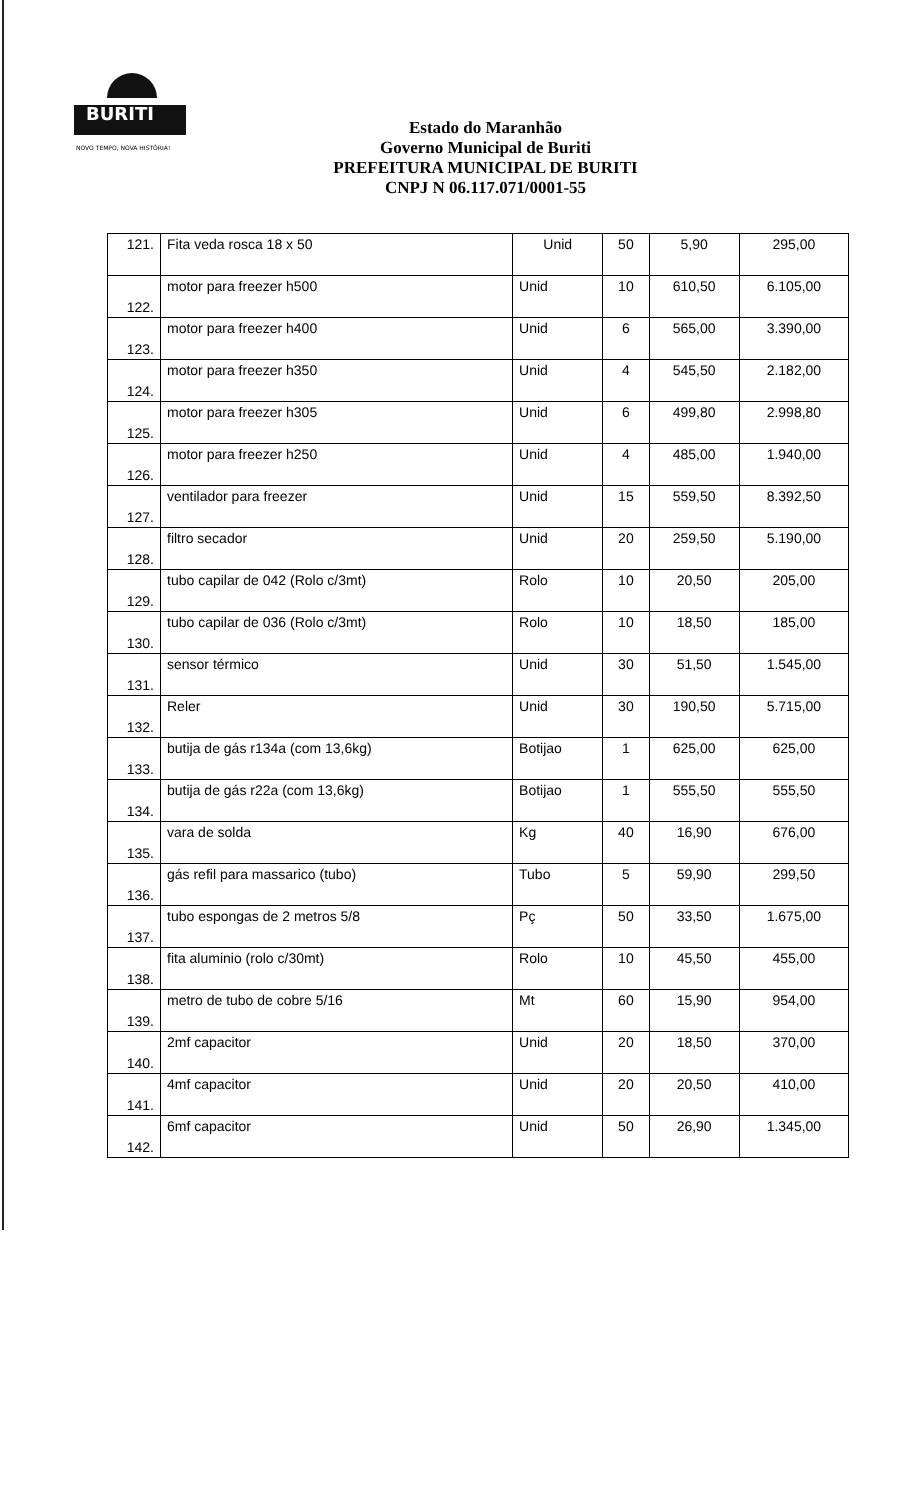BURITI
NOVO TEMPO, NOVA HISTÓRIA!
Estado do Maranhão
Governo Municipal de Buriti
PREFEITURA MUNICIPAL DE BURITI
CNPJ N 06.117.071/0001-55
| 121. | Fita veda rosca 18 x 50 | Unid | 50 | 5,90 | 295,00 |
| 122. | motor para freezer h500 | Unid | 10 | 610,50 | 6.105,00 |
| 123. | motor para freezer h400 | Unid | 6 | 565,00 | 3.390,00 |
| 124. | motor para freezer h350 | Unid | 4 | 545,50 | 2.182,00 |
| 125. | motor para freezer h305 | Unid | 6 | 499,80 | 2.998,80 |
| 126. | motor para freezer h250 | Unid | 4 | 485,00 | 1.940,00 |
| 127. | ventilador para freezer | Unid | 15 | 559,50 | 8.392,50 |
| 128. | filtro secador | Unid | 20 | 259,50 | 5.190,00 |
| 129. | tubo capilar de 042 (Rolo c/3mt) | Rolo | 10 | 20,50 | 205,00 |
| 130. | tubo capilar de 036 (Rolo c/3mt) | Rolo | 10 | 18,50 | 185,00 |
| 131. | sensor térmico | Unid | 30 | 51,50 | 1.545,00 |
| 132. | Reler | Unid | 30 | 190,50 | 5.715,00 |
| 133. | butija de gás r134a (com 13,6kg) | Botijao | 1 | 625,00 | 625,00 |
| 134. | butija de gás r22a (com 13,6kg) | Botijao | 1 | 555,50 | 555,50 |
| 135. | vara de solda | Kg | 40 | 16,90 | 676,00 |
| 136. | gás refil para massarico (tubo) | Tubo | 5 | 59,90 | 299,50 |
| 137. | tubo espongas de 2 metros 5/8 | Pç | 50 | 33,50 | 1.675,00 |
| 138. | fita aluminio (rolo c/30mt) | Rolo | 10 | 45,50 | 455,00 |
| 139. | metro de tubo de cobre 5/16 | Mt | 60 | 15,90 | 954,00 |
| 140. | 2mf capacitor | Unid | 20 | 18,50 | 370,00 |
| 141. | 4mf capacitor | Unid | 20 | 20,50 | 410,00 |
| 142. | 6mf capacitor | Unid | 50 | 26,90 | 1.345,00 |